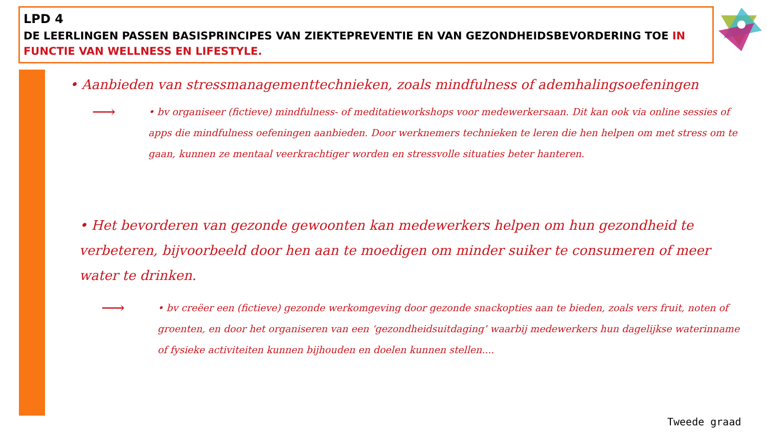LPD 4
DE LEERLINGEN PASSEN BASISPRINCIPES VAN ZIEKTEPREVENTIE EN VAN GEZONDHEIDSBEVORDERING TOE IN FUNCTIE VAN WELLNESS EN LIFESTYLE.
• Aanbieden van stressmanagementtechnieken, zoals mindfulness of ademhalingsoefeningen
⟶
• bv organiseer (fictieve) mindfulness- of meditatieworkshops voor medewerkersaan. Dit kan ook via online sessies of apps die mindfulness oefeningen aanbieden. Door werknemers technieken te leren die hen helpen om met stress om te gaan, kunnen ze mentaal veerkrachtiger worden en stressvolle situaties beter hanteren.
• Het bevorderen van gezonde gewoonten kan medewerkers helpen om hun gezondheid te verbeteren, bijvoorbeeld door hen aan te moedigen om minder suiker te consumeren of meer water te drinken.
⟶
• bv creëer een (fictieve) gezonde werkomgeving door gezonde snackopties aan te bieden, zoals vers fruit, noten of groenten, en door het organiseren van een ‘gezondheidsuitdaging’ waarbij medewerkers hun dagelijkse waterinname of fysieke activiteiten kunnen bijhouden en doelen kunnen stellen....
Tweede graad